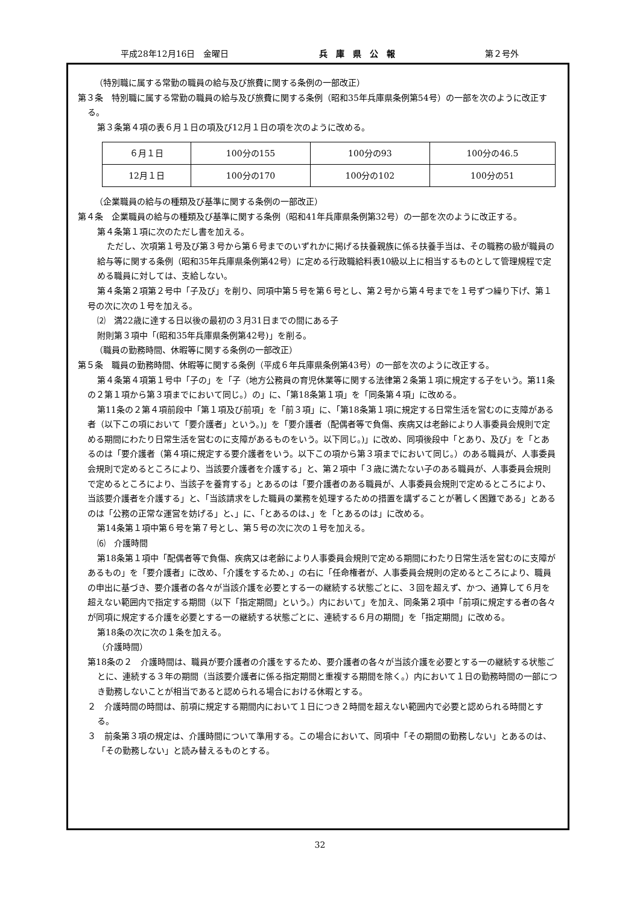平成28年12月16日　金曜日 兵　庫　県　公　報 第２号外
（特別職に属する常勤の職員の給与及び旅費に関する条例の一部改正）
第３条　特別職に属する常勤の職員の給与及び旅費に関する条例（昭和35年兵庫県条例第54号）の一部を次のように改正する。
第３条第４項の表６月１日の項及び12月１日の項を次のように改める。
| ６月１日 | 100分の155 | 100分の93 | 100分の46.5 |
| 12月１日 | 100分の170 | 100分の102 | 100分の51 |
（企業職員の給与の種類及び基準に関する条例の一部改正）
第４条　企業職員の給与の種類及び基準に関する条例（昭和41年兵庫県条例第32号）の一部を次のように改正する。
第４条第１項に次のただし書を加える。
ただし、次項第１号及び第３号から第６号までのいずれかに掲げる扶養親族に係る扶養手当は、その職務の級が職員の給与等に関する条例（昭和35年兵庫県条例第42号）に定める行政職給料表10級以上に相当するものとして管理規程で定める職員に対しては、支給しない。
第４条第２項第２号中「子及び」を削り、同項中第５号を第６号とし、第２号から第４号までを１号ずつ繰り下げ、第１号の次に次の１号を加える。
⑵　満22歳に達する日以後の最初の３月31日までの間にある子
附則第３項中「(昭和35年兵庫県条例第42号)」を削る。
（職員の勤務時間、休暇等に関する条例の一部改正）
第５条　職員の勤務時間、休暇等に関する条例（平成６年兵庫県条例第43号）の一部を次のように改正する。
第４条第４項第１号中「子の」を「子（地方公務員の育児休業等に関する法律第２条第１項に規定する子をいう。第11条の２第１項から第３項までにおいて同じ。）の」に、「第18条第１項」を「同条第４項」に改める。
第11条の２第４項前段中「第１項及び前項」を「前３項」に、「第18条第１項に規定する日常生活を営むのに支障がある者（以下この項において「要介護者」という。)」を「要介護者（配偶者等で負傷、疾病又は老齢により人事委員会規則で定める期間にわたり日常生活を営むのに支障があるものをいう。以下同じ。)」に改め、同項後段中「とあり、及び」を「とあるのは「要介護者（第４項に規定する要介護者をいう。以下この項から第３項までにおいて同じ。）のある職員が、人事委員会規則で定めるところにより、当該要介護者を介護する」と、第２項中「３歳に満たない子のある職員が、人事委員会規則で定めるところにより、当該子を養育する」とあるのは「要介護者のある職員が、人事委員会規則で定めるところにより、当該要介護者を介護する」と、「当該請求をした職員の業務を処理するための措置を講ずることが著しく困難である」とあるのは「公務の正常な運営を妨げる」と、」に、「とあるのは、」を「とあるのは」に改める。
第14条第１項中第６号を第７号とし、第５号の次に次の１号を加える。
⑹　介護時間
第18条第１項中「配偶者等で負傷、疾病又は老齢により人事委員会規則で定める期間にわたり日常生活を営むのに支障があるもの」を「要介護者」に改め、「介護をするため、」の右に「任命権者が、人事委員会規則の定めるところにより、職員の申出に基づき、要介護者の各々が当該介護を必要とする一の継続する状態ごとに、３回を超えず、かつ、通算して６月を超えない範囲内で指定する期間（以下「指定期間」という。）内において」を加え、同条第２項中「前項に規定する者の各々が同項に規定する介護を必要とする一の継続する状態ごとに、連続する６月の期間」を「指定期間」に改める。
第18条の次に次の１条を加える。
（介護時間）
第18条の２　介護時間は、職員が要介護者の介護をするため、要介護者の各々が当該介護を必要とする一の継続する状態ごとに、連続する３年の期間（当該要介護者に係る指定期間と重複する期間を除く。）内において１日の勤務時間の一部につき勤務しないことが相当であると認められる場合における休暇とする。
２　介護時間の時間は、前項に規定する期間内において１日につき２時間を超えない範囲内で必要と認められる時間とする。
３　前条第３項の規定は、介護時間について準用する。この場合において、同項中「その期間の勤務しない」とあるのは、「その勤務しない」と読み替えるものとする。
32